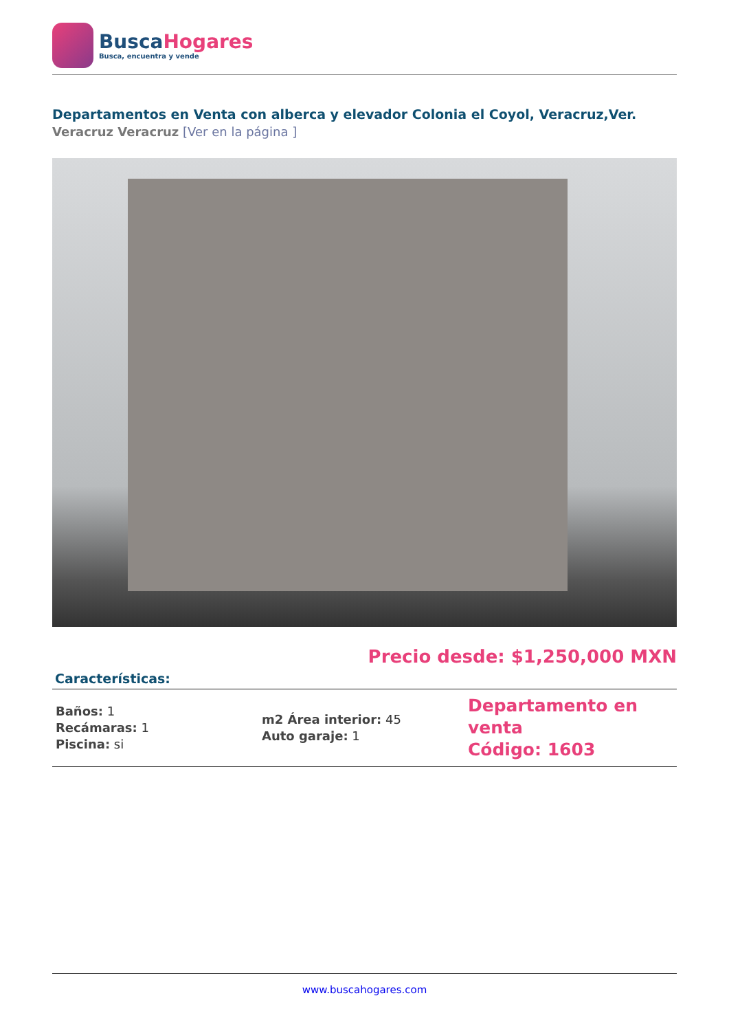BuscaHogares
Busca, encuentra y vende
Departamentos en Venta con alberca y elevador Colonia el Coyol, Veracruz,Ver.
Veracruz Veracruz [Ver en la página ]
Precio desde: $1,250,000 MXN
Características:
| Baños: 1 Recámaras: 1 Piscina: si | m2 Área interior: 45 Auto garaje: 1 | Departamento en venta Código: 1603 |
www.buscahogares.com